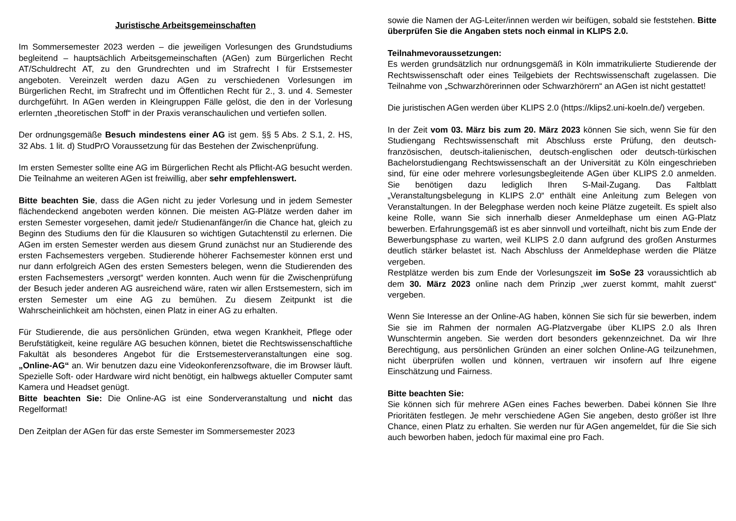Juristische Arbeitsgemeinschaften
Im Sommersemester 2023 werden – die jeweiligen Vorlesungen des Grundstudiums begleitend – hauptsächlich Arbeitsgemeinschaften (AGen) zum Bürgerlichen Recht AT/Schuldrecht AT, zu den Grundrechten und im Strafrecht I für Erstsemester angeboten. Vereinzelt werden dazu AGen zu verschiedenen Vorlesungen im Bürgerlichen Recht, im Strafrecht und im Öffentlichen Recht für 2., 3. und 4. Semester durchgeführt. In AGen werden in Kleingruppen Fälle gelöst, die den in der Vorlesung erlernten „theoretischen Stoff“ in der Praxis veranschaulichen und vertiefen sollen.
Der ordnungsgemäße Besuch mindestens einer AG ist gem. §§ 5 Abs. 2 S.1, 2. HS, 32 Abs. 1 lit. d) StudPrO Voraussetzung für das Bestehen der Zwischenprüfung.
Im ersten Semester sollte eine AG im Bürgerlichen Recht als Pflicht-AG besucht werden. Die Teilnahme an weiteren AGen ist freiwillig, aber sehr empfehlenswert.
Bitte beachten Sie, dass die AGen nicht zu jeder Vorlesung und in jedem Semester flächendeckend angeboten werden können. Die meisten AG-Plätze werden daher im ersten Semester vorgesehen, damit jede/r Studienanfänger/in die Chance hat, gleich zu Beginn des Studiums den für die Klausuren so wichtigen Gutachtenstil zu erlernen. Die AGen im ersten Semester werden aus diesem Grund zunächst nur an Studierende des ersten Fachsemesters vergeben. Studierende höherer Fachsemester können erst und nur dann erfolgreich AGen des ersten Semesters belegen, wenn die Studierenden des ersten Fachsemesters „versorgt“ werden konnten. Auch wenn für die Zwischenprüfung der Besuch jeder anderen AG ausreichend wäre, raten wir allen Erstsemestern, sich im ersten Semester um eine AG zu bemühen. Zu diesem Zeitpunkt ist die Wahrscheinlichkeit am höchsten, einen Platz in einer AG zu erhalten.
Für Studierende, die aus persönlichen Gründen, etwa wegen Krankheit, Pflege oder Berufstätigkeit, keine reguläre AG besuchen können, bietet die Rechtswissenschaftliche Fakultät als besonderes Angebot für die Erstsemesterveranstaltungen eine sog. „Online-AG“ an. Wir benutzen dazu eine Videokonferenzsoftware, die im Browser läuft. Spezielle Soft- oder Hardware wird nicht benötigt, ein halbwegs aktueller Computer samt Kamera und Headset genügt.
Bitte beachten Sie: Die Online-AG ist eine Sonderveranstaltung und nicht das Regelformat!
Den Zeitplan der AGen für das erste Semester im Sommersemester 2023
sowie die Namen der AG-Leiter/innen werden wir beifügen, sobald sie feststehen. Bitte überprüfen Sie die Angaben stets noch einmal in KLIPS 2.0.
Teilnahmevoraussetzungen:
Es werden grundsätzlich nur ordnungsgemäß in Köln immatrikulierte Studierende der Rechtswissenschaft oder eines Teilgebiets der Rechtswissenschaft zugelassen. Die Teilnahme von „Schwarzhörerinnen oder Schwarzhörern“ an AGen ist nicht gestattet!
Die juristischen AGen werden über KLIPS 2.0 (https://klips2.uni-koeln.de/) vergeben.
In der Zeit vom 03. März bis zum 20. März 2023 können Sie sich, wenn Sie für den Studiengang Rechtswissenschaft mit Abschluss erste Prüfung, den deutsch-französischen, deutsch-italienischen, deutsch-englischen oder deutsch-türkischen Bachelorstudiengang Rechtswissenschaft an der Universität zu Köln eingeschrieben sind, für eine oder mehrere vorlesungsbegleitende AGen über KLIPS 2.0 anmelden. Sie benötigen dazu lediglich Ihren S-Mail-Zugang. Das Faltblatt „Veranstaltungsbelegung in KLIPS 2.0“ enthält eine Anleitung zum Belegen von Veranstaltungen. In der Belegphase werden noch keine Plätze zugeteilt. Es spielt also keine Rolle, wann Sie sich innerhalb dieser Anmeldephase um einen AG-Platz bewerben. Erfahrungsgemäß ist es aber sinnvoll und vorteilhaft, nicht bis zum Ende der Bewerbungsphase zu warten, weil KLIPS 2.0 dann aufgrund des großen Ansturmes deutlich stärker belastet ist. Nach Abschluss der Anmeldephase werden die Plätze vergeben.
Restplätze werden bis zum Ende der Vorlesungszeit im SoSe 23 voraussichtlich ab dem 30. März 2023 online nach dem Prinzip „wer zuerst kommt, mahlt zuerst“ vergeben.
Wenn Sie Interesse an der Online-AG haben, können Sie sich für sie bewerben, indem Sie sie im Rahmen der normalen AG-Platzvergabe über KLIPS 2.0 als Ihren Wunschtermin angeben. Sie werden dort besonders gekennzeichnet. Da wir Ihre Berechtigung, aus persönlichen Gründen an einer solchen Online-AG teilzunehmen, nicht überprüfen wollen und können, vertrauen wir insofern auf Ihre eigene Einschätzung und Fairness.
Bitte beachten Sie:
Sie können sich für mehrere AGen eines Faches bewerben. Dabei können Sie Ihre Prioritäten festlegen. Je mehr verschiedene AGen Sie angeben, desto größer ist Ihre Chance, einen Platz zu erhalten. Sie werden nur für AGen angemeldet, für die Sie sich auch beworben haben, jedoch für maximal eine pro Fach.